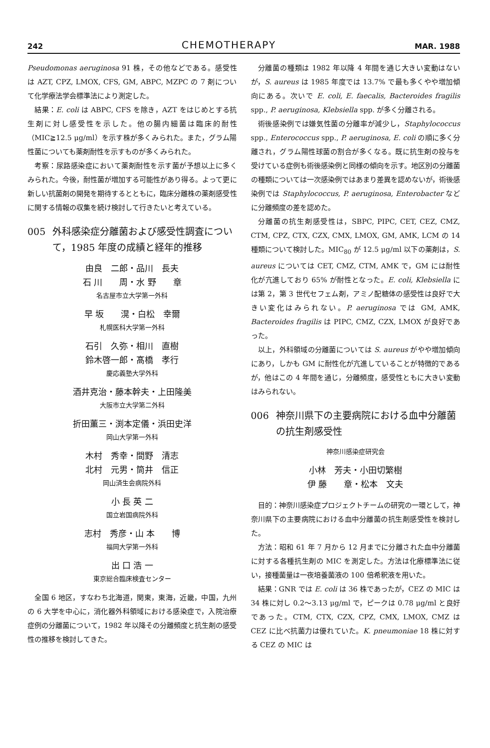242 CHEMOTHERAPY MAR. 1988
Pseudomonas aeruginosa 91 株，その他などである。感受性は AZT, CPZ, LMOX, CFS, GM, ABPC, MZPC の 7 剤について化学療法学会標準法により測定した。
結果：E. coli は ABPC, CFS を除き，AZT をはじめとする抗生剤に対し感受性を示した。他の腸内細菌は臨床的耐性（MIC≧12.5 μg/ml）を示す株が多くみられた。また，グラム陽性菌についても薬剤耐性を示すものが多くみられた。
考察：尿路感染症において薬剤耐性を示す菌が予想以上に多くみられた。今後，耐性菌が増加する可能性があり得る。よって更に新しい抗菌剤の開発を期待するとともに，臨床分離株の薬剤感受性に関する情報の収集を続け検討して行きたいと考えている。
005 外科感染症分離菌および感受性調査について，1985 年度の成績と経年的推移
由良　二郎・品川　長夫
石 川　　周・水 野　　章
名古屋市立大学第一外科
早 坂　　滉・白松　幸爾
札幌医科大学第一外科
石引　久弥・相川　直樹
鈴木啓一郎・髙橋　孝行
慶応義塾大学外科
酒井克治・藤本幹夫・上田隆美
大阪市立大学第二外科
折田薫三・渕本定儀・浜田史洋
岡山大学第一外科
木村　秀幸・間野　清志
北村　元男・筒井　信正
岡山済生会病院外科
小 長 英 二
国立岩国病院外科
志村　秀彦・山 本　　博
福岡大学第一外科
出 口 浩 一
東京総合臨床検査センター
全国 6 地区，すなわち北海道，関東，東海，近畿，中国，九州の 6 大学を中心に，消化器外科領域における感染症で，入院治療症例の分離菌について，1982 年以降その分離頻度と抗生剤の感受性の推移を検討してきた。
分離菌の種類は 1982 年以降 4 年間を通じ大きい変動はないが，S. aureus は 1985 年度では 13.7% で最も多くやや増加傾向にある。次いで E. coli, E. faecalis, Bacteroides fragilis spp., P. aeruginosa, Klebsiella spp. が多く分離される。
術後感染例では嫌気性菌の分離率が減少し，Staphylococcus spp., Enterococcus spp., P. aeruginosa, E. coli の順に多く分離され，グラム陽性球菌の割合が多くなる。既に抗生剤の投与を受けている症例も術後感染例と同様の傾向を示す。地区別の分離菌の種類については一次感染例ではあまり差異を認めないが，術後感染例では Staphylococcus, P. aeruginosa, Enterobacter などに分離頻度の差を認めた。
分離菌の抗生剤感受性は，SBPC, PIPC, CET, CEZ, CMZ, CTM, CPZ, CTX, CZX, CMX, LMOX, GM, AMK, LCM の 14 種類について検討した。MIC<sub>80</sub> が 12.5 μg/ml 以下の薬剤は，S. aureus については CET, CMZ, CTM, AMK で，GM には耐性化が亢進しており 65% が耐性となった。E. coli, Klebsiella には第 2，第 3 世代セフェム剤，アミノ配糖体の感受性は良好で大きい変化はみられない。P. aeruginosa では GM, AMK, Bacteroides fragilis は PIPC, CMZ, CZX, LMOX が良好であった。
以上，外科領域の分離菌については S. aureus がやや増加傾向にあり，しかも GM に耐性化が亢進していることが特徴的であるが，他はこの 4 年間を通じ，分離頻度，感受性ともに大きい変動はみられない。
006 神奈川県下の主要病院における血中分離菌の抗生剤感受性
神奈川感染症研究会
小林　芳夫・小田切繁樹
伊 藤　　章・松本　文夫
目的：神奈川感染症プロジェクトチームの研究の一環として，神奈川県下の主要病院における血中分離菌の抗生剤感受性を検討した。
方法：昭和 61 年 7 月から 12 月までに分離された血中分離菌に対する各種抗生剤の MIC を測定した。方法は化療標準法に従い，接種菌量は一夜培養菌液の 100 倍希釈液を用いた。
結果：GNR では E. coli は 36 株であったが，CEZ の MIC は 34 株に対し 0.2〜3.13 μg/ml で，ピークは 0.78 μg/ml と良好であった。CTM, CTX, CZX, CPZ, CMX, LMOX, CMZ は CEZ に比べ抗菌力は優れていた。K. pneumoniae 18 株に対する CEZ の MIC は